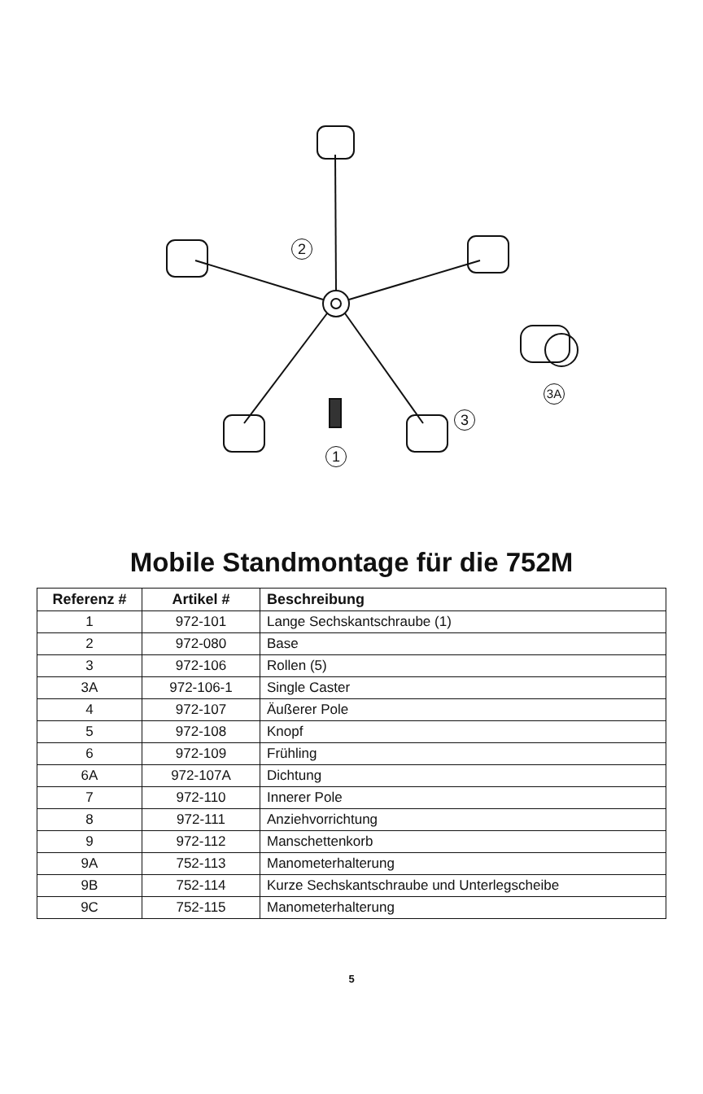2
3
1
3A
Mobile Standmontage für die 752M
| Referenz # | Artikel # | Beschreibung |
| --- | --- | --- |
| 1 | 972-101 | Lange Sechskantschraube (1) |
| 2 | 972-080 | Base |
| 3 | 972-106 | Rollen (5) |
| 3A | 972-106-1 | Single Caster |
| 4 | 972-107 | Äußerer Pole |
| 5 | 972-108 | Knopf |
| 6 | 972-109 | Frühling |
| 6A | 972-107A | Dichtung |
| 7 | 972-110 | Innerer Pole |
| 8 | 972-111 | Anziehvorrichtung |
| 9 | 972-112 | Manschettenkorb |
| 9A | 752-113 | Manometerhalterung |
| 9B | 752-114 | Kurze Sechskantschraube und Unterlegscheibe |
| 9C | 752-115 | Manometerhalterung |
5